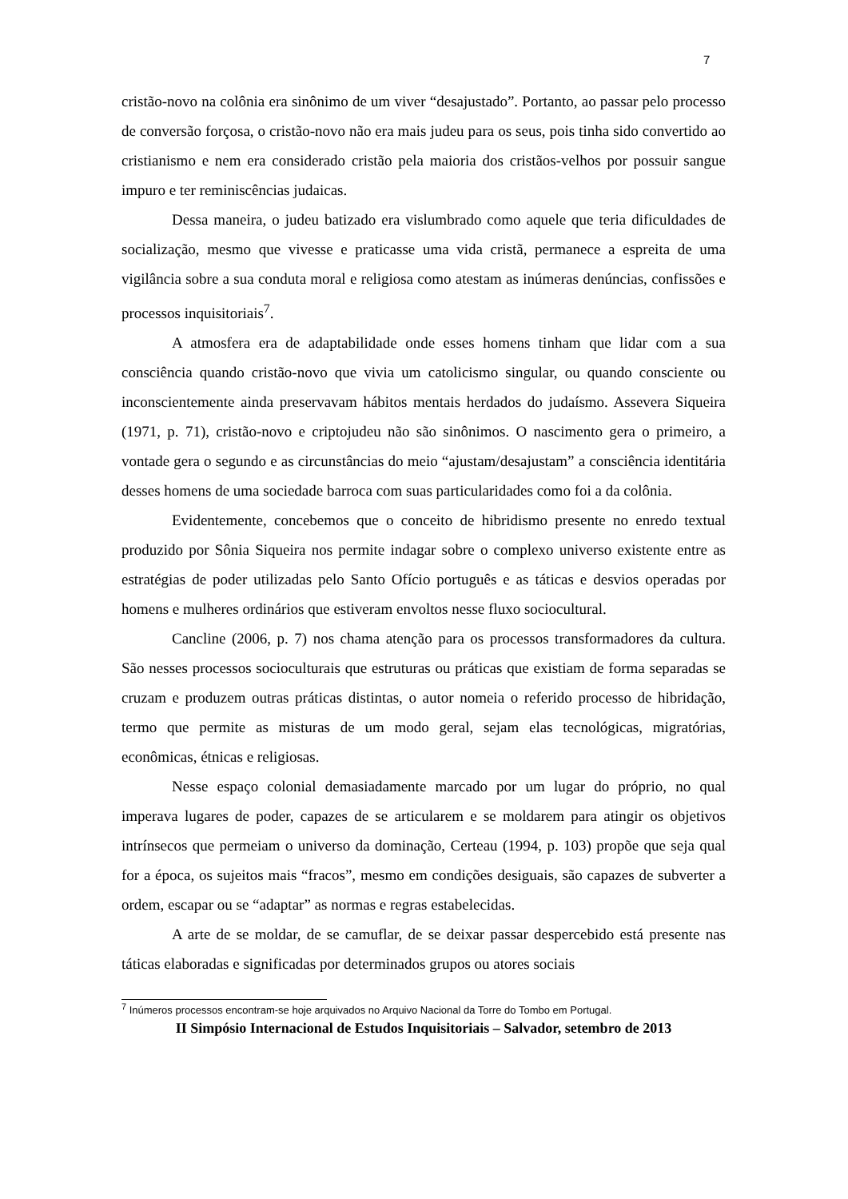7
cristão-novo na colônia era sinônimo de um viver “desajustado”. Portanto, ao passar pelo processo de conversão forçosa, o cristão-novo não era mais judeu para os seus, pois tinha sido convertido ao cristianismo e nem era considerado cristão pela maioria dos cristãos-velhos por possuir sangue impuro e ter reminiscências judaicas.
Dessa maneira, o judeu batizado era vislumbrado como aquele que teria dificuldades de socialização, mesmo que vivesse e praticasse uma vida cristã, permanece a espreita de uma vigilância sobre a sua conduta moral e religiosa como atestam as inúmeras denúncias, confissões e processos inquisitoriais<sup>7</sup>.
A atmosfera era de adaptabilidade onde esses homens tinham que lidar com a sua consciência quando cristão-novo que vivia um catolicismo singular, ou quando consciente ou inconscientemente ainda preservavam hábitos mentais herdados do judaísmo. Assevera Siqueira (1971, p. 71), cristão-novo e criptojudeu não são sinônimos. O nascimento gera o primeiro, a vontade gera o segundo e as circunstâncias do meio “ajustam/desajustam” a consciência identitária desses homens de uma sociedade barroca com suas particularidades como foi a da colônia.
Evidentemente, concebemos que o conceito de hibridismo presente no enredo textual produzido por Sônia Siqueira nos permite indagar sobre o complexo universo existente entre as estratégias de poder utilizadas pelo Santo Ofício português e as táticas e desvios operadas por homens e mulheres ordinários que estiveram envoltos nesse fluxo sociocultural.
Cancline (2006, p. 7) nos chama atenção para os processos transformadores da cultura. São nesses processos socioculturais que estruturas ou práticas que existiam de forma separadas se cruzam e produzem outras práticas distintas, o autor nomeia o referido processo de hibridação, termo que permite as misturas de um modo geral, sejam elas tecnológicas, migratórias, econômicas, étnicas e religiosas.
Nesse espaço colonial demasiadamente marcado por um lugar do próprio, no qual imperava lugares de poder, capazes de se articularem e se moldarem para atingir os objetivos intrínsecos que permeiam o universo da dominação, Certeau (1994, p. 103) propõe que seja qual for a época, os sujeitos mais “fracos”, mesmo em condições desiguais, são capazes de subverter a ordem, escapar ou se “adaptar” as normas e regras estabelecidas.
A arte de se moldar, de se camuflar, de se deixar passar despercebido está presente nas táticas elaboradas e significadas por determinados grupos ou atores sociais
<sup>7</sup> Inúmeros processos encontram-se hoje arquivados no Arquivo Nacional da Torre do Tombo em Portugal.
II Simpósio Internacional de Estudos Inquisitoriais – Salvador, setembro de 2013